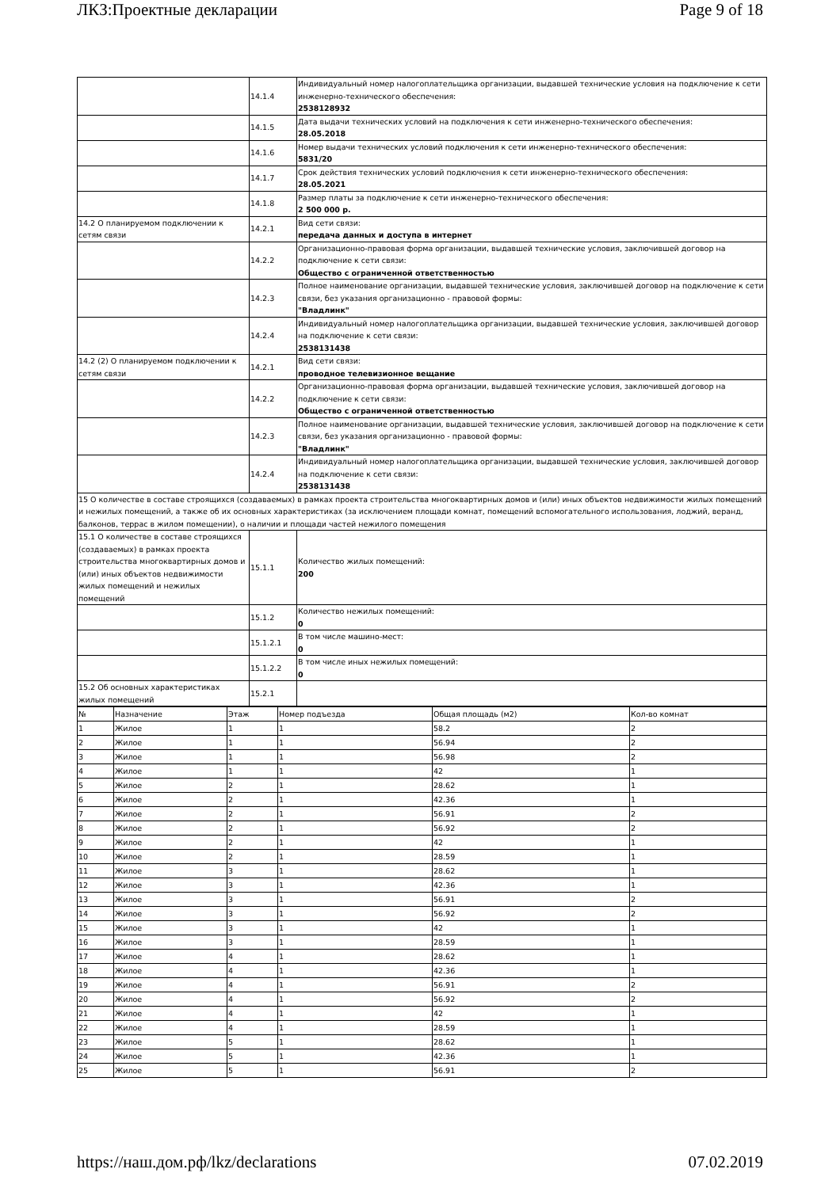ЛКЗ:Проектные декларации Page 9 of 18
| | 14.1.4 | Индивидуальный номер налогоплательщика организации, выдавшей технические условия на подключение к сети инженерно-технического обеспечения: 2538128932 |
| | 14.1.5 | Дата выдачи технических условий на подключения к сети инженерно-технического обеспечения: 28.05.2018 |
| | 14.1.6 | Номер выдачи технических условий подключения к сети инженерно-технического обеспечения: 5831/20 |
| | 14.1.7 | Срок действия технических условий подключения к сети инженерно-технического обеспечения: 28.05.2021 |
| | 14.1.8 | Размер платы за подключение к сети инженерно-технического обеспечения: 2 500 000 р. |
| 14.2 О планируемом подключении к сетям связи | 14.2.1 | Вид сети связи: передача данных и доступа в интернет |
| | 14.2.2 | Организационно-правовая форма организации, выдавшей технические условия, заключившей договор на подключение к сети связи: Общество с ограниченной ответственностью |
| | 14.2.3 | Полное наименование организации, выдавшей технические условия, заключившей договор на подключение к сети связи, без указания организационно - правовой формы: "Владлинк" |
| | 14.2.4 | Индивидуальный номер налогоплательщика организации, выдавшей технические условия, заключившей договор на подключение к сети связи: 2538131438 |
| 14.2 (2) О планируемом подключении к сетям связи | 14.2.1 | Вид сети связи: проводное телевизионное вещание |
| | 14.2.2 | Организационно-правовая форма организации, выдавшей технические условия, заключившей договор на подключение к сети связи: Общество с ограниченной ответственностью |
| | 14.2.3 | Полное наименование организации, выдавшей технические условия, заключившей договор на подключение к сети связи, без указания организационно - правовой формы: "Владлинк" |
| | 14.2.4 | Индивидуальный номер налогоплательщика организации, выдавшей технические условия, заключившей договор на подключение к сети связи: 2538131438 |
| 15 О количестве в составе строящихся (создаваемых) в рамках проекта строительства многоквартирных домов и (или) иных объектов недвижимости жилых помещений и нежилых помещений, а также об их основных характеристиках (за исключением площади комнат, помещений вспомогательного использования, лоджий, веранд, балконов, террас в жилом помещении), о наличии и площади частей нежилого помещения | | |
| 15.1 О количестве в составе строящихся (создаваемых) в рамках проекта строительства многоквартирных домов и (или) иных объектов недвижимости жилых помещений и нежилых помещений | 15.1.1 | Количество жилых помещений: 200 |
| | 15.1.2 | Количество нежилых помещений: 0 |
| | 15.1.2.1 | В том числе машино-мест: 0 |
| | 15.1.2.2 | В том числе иных нежилых помещений: 0 |
| 15.2 Об основных характеристиках жилых помещений | 15.2.1 | |
| № | Назначение | Этаж | Номер подъезда | Общая площадь (м2) | Кол-во комнат |
| 1 | Жилое | 1 | 1 | 58.2 | 2 |
| 2 | Жилое | 1 | 1 | 56.94 | 2 |
| 3 | Жилое | 1 | 1 | 56.98 | 2 |
| 4 | Жилое | 1 | 1 | 42 | 1 |
| 5 | Жилое | 2 | 1 | 28.62 | 1 |
| 6 | Жилое | 2 | 1 | 42.36 | 1 |
| 7 | Жилое | 2 | 1 | 56.91 | 2 |
| 8 | Жилое | 2 | 1 | 56.92 | 2 |
| 9 | Жилое | 2 | 1 | 42 | 1 |
| 10 | Жилое | 2 | 1 | 28.59 | 1 |
| 11 | Жилое | 3 | 1 | 28.62 | 1 |
| 12 | Жилое | 3 | 1 | 42.36 | 1 |
| 13 | Жилое | 3 | 1 | 56.91 | 2 |
| 14 | Жилое | 3 | 1 | 56.92 | 2 |
| 15 | Жилое | 3 | 1 | 42 | 1 |
| 16 | Жилое | 3 | 1 | 28.59 | 1 |
| 17 | Жилое | 4 | 1 | 28.62 | 1 |
| 18 | Жилое | 4 | 1 | 42.36 | 1 |
| 19 | Жилое | 4 | 1 | 56.91 | 2 |
| 20 | Жилое | 4 | 1 | 56.92 | 2 |
| 21 | Жилое | 4 | 1 | 42 | 1 |
| 22 | Жилое | 4 | 1 | 28.59 | 1 |
| 23 | Жилое | 5 | 1 | 28.62 | 1 |
| 24 | Жилое | 5 | 1 | 42.36 | 1 |
| 25 | Жилое | 5 | 1 | 56.91 | 2 |
https://наш.дом.рф/lkz/declarations 07.02.2019